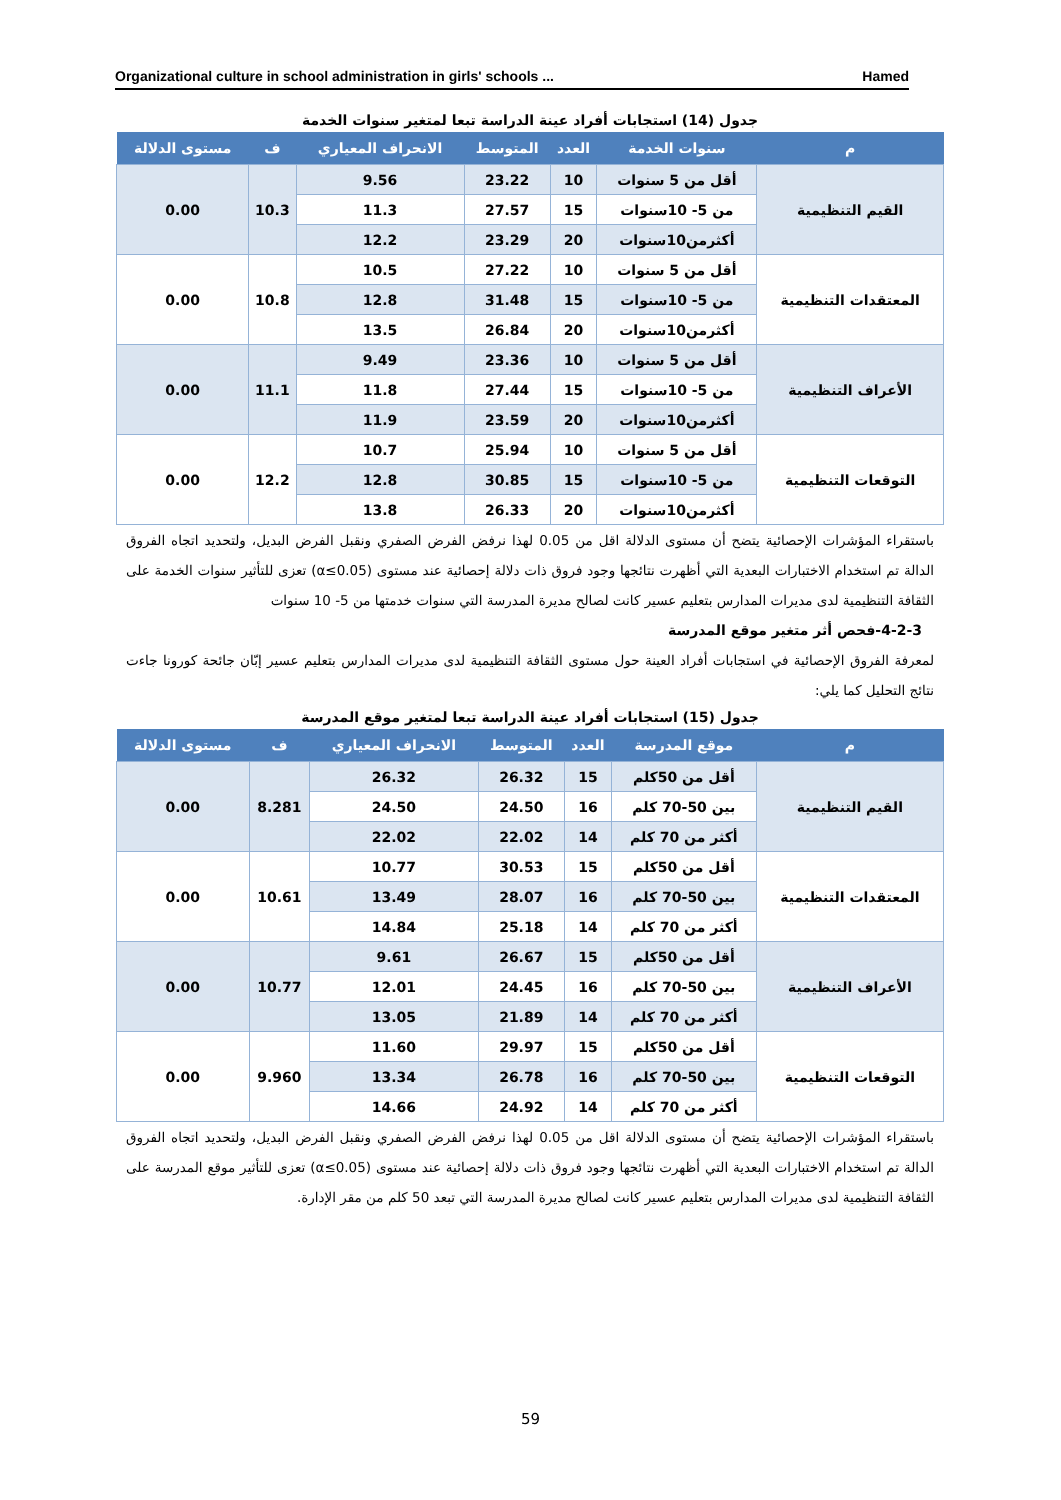Organizational culture in school administration in girls' schools ... Hamed
جدول (14) استجابات أفراد عينة الدراسة تبعا لمتغير سنوات الخدمة
| م | سنوات الخدمة | العدد | المتوسط | الانحراف المعياري | ف | مستوى الدلالة |
| --- | --- | --- | --- | --- | --- | --- |
| القيم التنظيمية | أقل من 5 سنوات | 10 | 23.22 | 9.56 | 10.3 | 0.00 |
| | من 5- 10سنوات | 15 | 27.57 | 11.3 | | |
| | أكثرمن10سنوات | 20 | 23.29 | 12.2 | | |
| المعتقدات التنظيمية | أقل من 5 سنوات | 10 | 27.22 | 10.5 | 10.8 | 0.00 |
| | من 5- 10سنوات | 15 | 31.48 | 12.8 | | |
| | أكثرمن10سنوات | 20 | 26.84 | 13.5 | | |
| الأعراف التنظيمية | أقل من 5 سنوات | 10 | 23.36 | 9.49 | 11.1 | 0.00 |
| | من 5- 10سنوات | 15 | 27.44 | 11.8 | | |
| | أكثرمن10سنوات | 20 | 23.59 | 11.9 | | |
| التوقعات التنظيمية | أقل من 5 سنوات | 10 | 25.94 | 10.7 | 12.2 | 0.00 |
| | من 5- 10سنوات | 15 | 30.85 | 12.8 | | |
| | أكثرمن10سنوات | 20 | 26.33 | 13.8 | | |
باستقراء المؤشرات الإحصائية يتضح أن مستوى الدلالة اقل من 0.05 لهذا نرفض الفرض الصفري ونقبل الفرض البديل، ولتحديد اتجاه الفروق الدالة تم استخدام الاختبارات البعدية التي أظهرت نتائجها وجود فروق ذات دلالة إحصائية عند مستوى (α≤0.05) تعزى للتأثير سنوات الخدمة على الثقافة التنظيمية لدى مديرات المدارس بتعليم عسير كانت لصالح مديرة المدرسة التي سنوات خدمتها من 5- 10 سنوات
4-2-3-فحص أثر متغير موقع المدرسة
لمعرفة الفروق الإحصائية في استجابات أفراد العينة حول مستوى الثقافة التنظيمية لدى مديرات المدارس بتعليم عسير إبّان جائحة كورونا جاءت نتائج التحليل كما يلي:
جدول (15) استجابات أفراد عينة الدراسة تبعا لمتغير موقع المدرسة
| م | موقع المدرسة | العدد | المتوسط | الانحراف المعياري | ف | مستوى الدلالة |
| --- | --- | --- | --- | --- | --- | --- |
| القيم التنظيمية | أقل من 50كلم | 15 | 26.32 | 26.32 | 8.281 | 0.00 |
| | بين 50-70 كلم | 16 | 24.50 | 24.50 | | |
| | أكثر من 70 كلم | 14 | 22.02 | 22.02 | | |
| المعتقدات التنظيمية | أقل من 50كلم | 15 | 30.53 | 10.77 | 10.61 | 0.00 |
| | بين 50-70 كلم | 16 | 28.07 | 13.49 | | |
| | أكثر من 70 كلم | 14 | 25.18 | 14.84 | | |
| الأعراف التنظيمية | أقل من 50كلم | 15 | 26.67 | 9.61 | 10.77 | 0.00 |
| | بين 50-70 كلم | 16 | 24.45 | 12.01 | | |
| | أكثر من 70 كلم | 14 | 21.89 | 13.05 | | |
| التوقعات التنظيمية | أقل من 50كلم | 15 | 29.97 | 11.60 | 9.960 | 0.00 |
| | بين 50-70 كلم | 16 | 26.78 | 13.34 | | |
| | أكثر من 70 كلم | 14 | 24.92 | 14.66 | | |
باستقراء المؤشرات الإحصائية يتضح أن مستوى الدلالة اقل من 0.05 لهذا نرفض الفرض الصفري ونقبل الفرض البديل، ولتحديد اتجاه الفروق الدالة تم استخدام الاختبارات البعدية التي أظهرت نتائجها وجود فروق ذات دلالة إحصائية عند مستوى (α≤0.05) تعزى للتأثير موقع المدرسة على الثقافة التنظيمية لدى مديرات المدارس بتعليم عسير كانت لصالح مديرة المدرسة التي تبعد 50 كلم من مقر الإدارة.
59